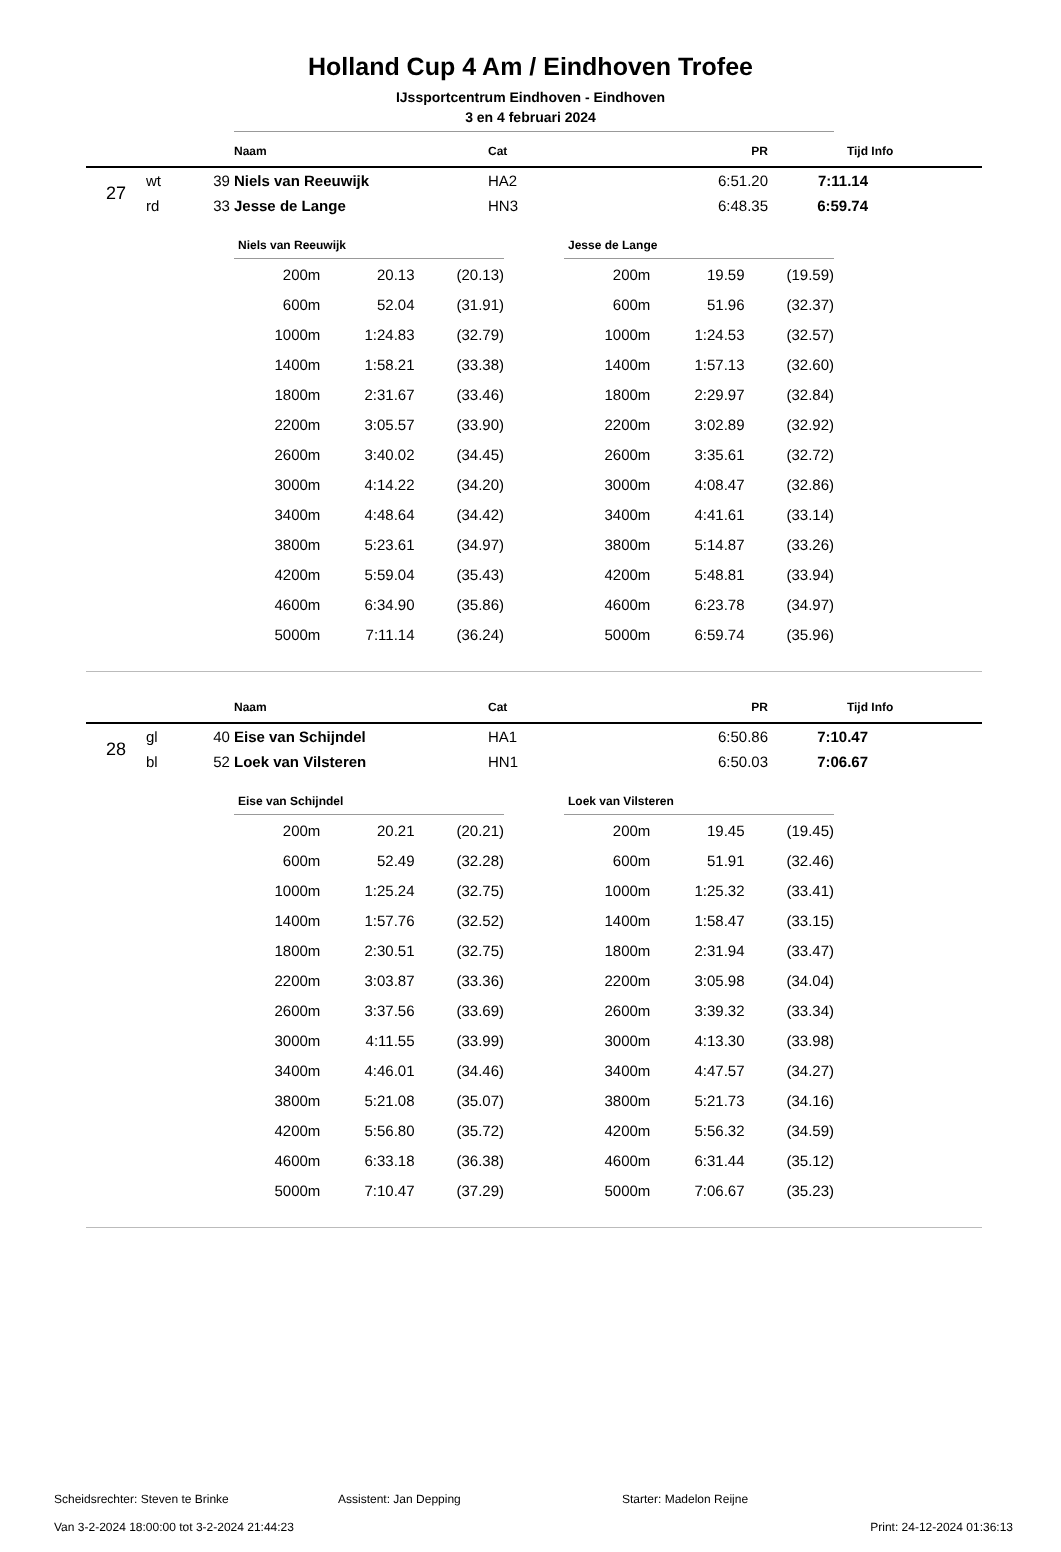Holland Cup 4 Am / Eindhoven Trofee
IJssportcentrum Eindhoven - Eindhoven
3 en 4 februari 2024
| | | | Naam | Cat | PR | Tijd | Info |
| --- | --- | --- | --- | --- | --- | --- | --- |
| 27 | wt | 39 | Niels van Reeuwijk | HA2 | 6:51.20 | 7:11.14 | |
| | rd | 33 | Jesse de Lange | HN3 | 6:48.35 | 6:59.74 | |
| Niels van Reeuwijk | | |
| --- | --- | --- |
| 200m | 20.13 | (20.13) |
| 600m | 52.04 | (31.91) |
| 1000m | 1:24.83 | (32.79) |
| 1400m | 1:58.21 | (33.38) |
| 1800m | 2:31.67 | (33.46) |
| 2200m | 3:05.57 | (33.90) |
| 2600m | 3:40.02 | (34.45) |
| 3000m | 4:14.22 | (34.20) |
| 3400m | 4:48.64 | (34.42) |
| 3800m | 5:23.61 | (34.97) |
| 4200m | 5:59.04 | (35.43) |
| 4600m | 6:34.90 | (35.86) |
| 5000m | 7:11.14 | (36.24) |
| Jesse de Lange | | |
| --- | --- | --- |
| 200m | 19.59 | (19.59) |
| 600m | 51.96 | (32.37) |
| 1000m | 1:24.53 | (32.57) |
| 1400m | 1:57.13 | (32.60) |
| 1800m | 2:29.97 | (32.84) |
| 2200m | 3:02.89 | (32.92) |
| 2600m | 3:35.61 | (32.72) |
| 3000m | 4:08.47 | (32.86) |
| 3400m | 4:41.61 | (33.14) |
| 3800m | 5:14.87 | (33.26) |
| 4200m | 5:48.81 | (33.94) |
| 4600m | 6:23.78 | (34.97) |
| 5000m | 6:59.74 | (35.96) |
| | | | Naam | Cat | PR | Tijd | Info |
| --- | --- | --- | --- | --- | --- | --- | --- |
| 28 | gl | 40 | Eise van Schijndel | HA1 | 6:50.86 | 7:10.47 | |
| | bl | 52 | Loek van Vilsteren | HN1 | 6:50.03 | 7:06.67 | |
| Eise van Schijndel | | |
| --- | --- | --- |
| 200m | 20.21 | (20.21) |
| 600m | 52.49 | (32.28) |
| 1000m | 1:25.24 | (32.75) |
| 1400m | 1:57.76 | (32.52) |
| 1800m | 2:30.51 | (32.75) |
| 2200m | 3:03.87 | (33.36) |
| 2600m | 3:37.56 | (33.69) |
| 3000m | 4:11.55 | (33.99) |
| 3400m | 4:46.01 | (34.46) |
| 3800m | 5:21.08 | (35.07) |
| 4200m | 5:56.80 | (35.72) |
| 4600m | 6:33.18 | (36.38) |
| 5000m | 7:10.47 | (37.29) |
| Loek van Vilsteren | | |
| --- | --- | --- |
| 200m | 19.45 | (19.45) |
| 600m | 51.91 | (32.46) |
| 1000m | 1:25.32 | (33.41) |
| 1400m | 1:58.47 | (33.15) |
| 1800m | 2:31.94 | (33.47) |
| 2200m | 3:05.98 | (34.04) |
| 2600m | 3:39.32 | (33.34) |
| 3000m | 4:13.30 | (33.98) |
| 3400m | 4:47.57 | (34.27) |
| 3800m | 5:21.73 | (34.16) |
| 4200m | 5:56.32 | (34.59) |
| 4600m | 6:31.44 | (35.12) |
| 5000m | 7:06.67 | (35.23) |
Scheidsrechter: Steven te Brinke Assistent: Jan Depping Starter: Madelon Reijne
Van 3-2-2024 18:00:00 tot 3-2-2024 21:44:23 Print: 24-12-2024 01:36:13